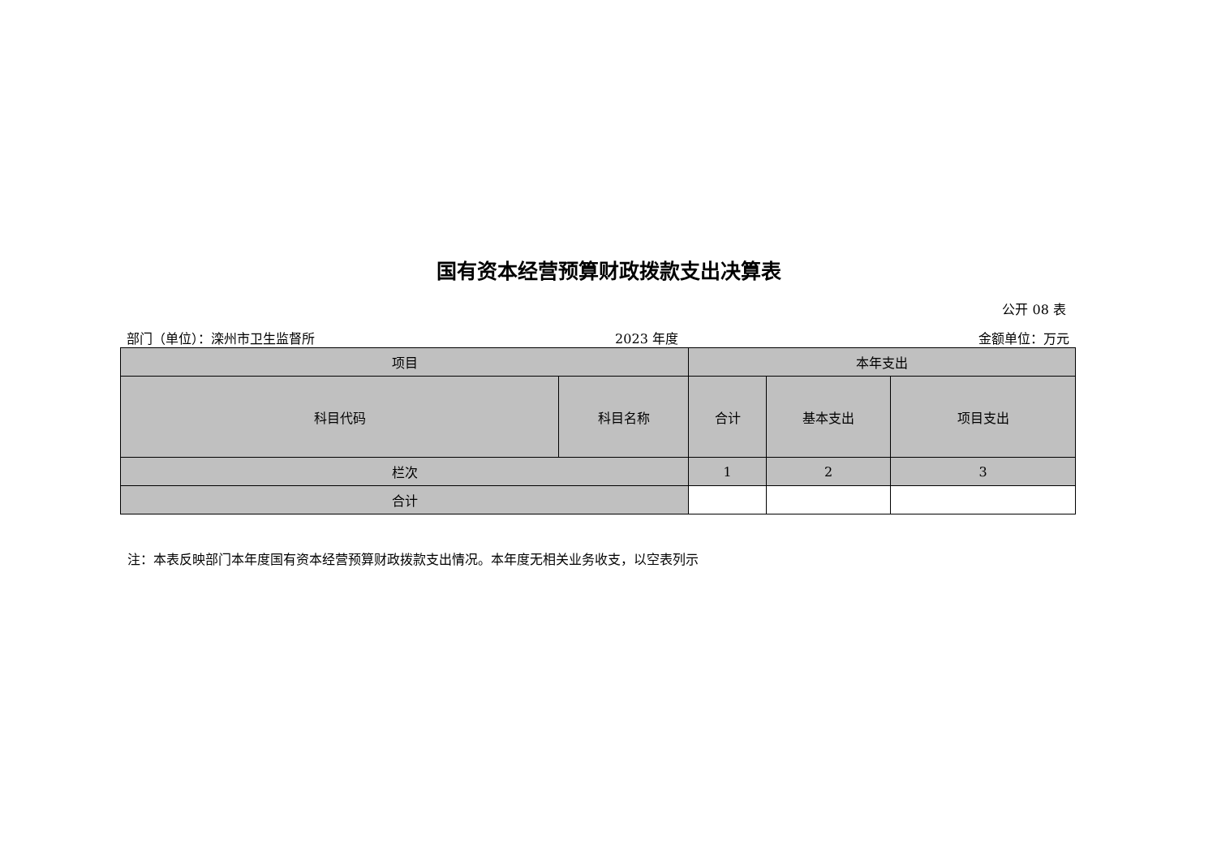国有资本经营预算财政拨款支出决算表
公开 08 表
部门（单位）：滦州市卫生监督所 2023 年度 金额单位：万元
| 项目 | | 本年支出 | | |
| --- | --- | --- | --- | --- |
| 科目代码 | 科目名称 | 合计 | 基本支出 | 项目支出 |
| 栏次 | | 1 | 2 | 3 |
| 合计 | | | | |
注：本表反映部门本年度国有资本经营预算财政拨款支出情况。本年度无相关业务收支，以空表列示